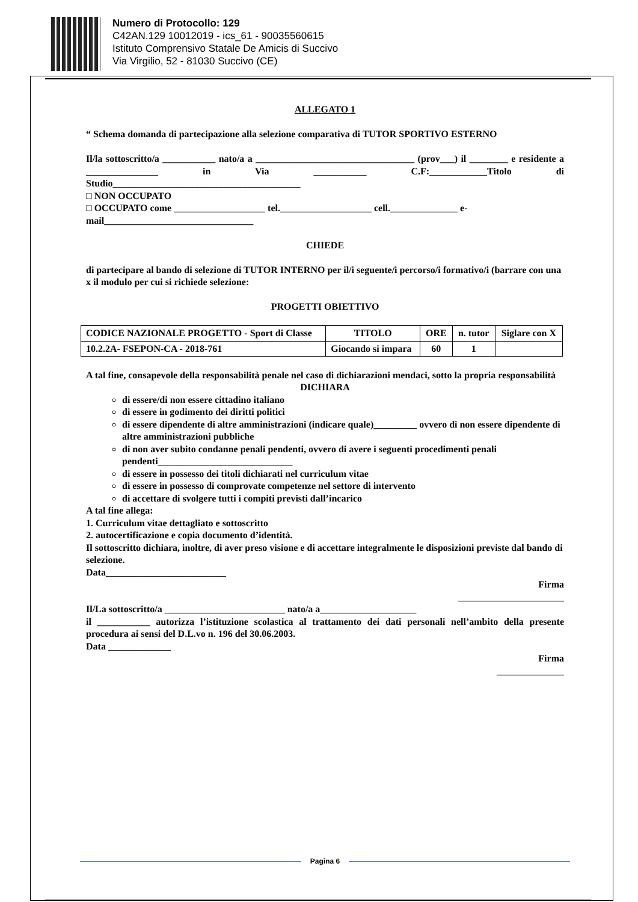Numero di Protocollo: 129
C42AN.129 10012019 - ics_61 - 90035560615
Istituto Comprensivo Statale De Amicis di Succivo
Via Virgilio, 52 - 81030 Succivo (CE)
ALLEGATO 1
“ Schema domanda di partecipazione alla selezione comparativa di TUTOR SPORTIVO ESTERNO
Il/la sottoscritto/a ___________ nato/a a _________________________________ (prov___) il ________ e residente a _______________ in Via ___________ C.F:____________Titolo di Studio_______________________________________
□ NON OCCUPATO
□ OCCUPATO come ___________________ tel.___________________ cell.______________ e-mail_______________________________
CHIEDE
di partecipare al bando di selezione di TUTOR INTERNO per il/i seguente/i percorso/i formativo/i (barrare con una x il modulo per cui si richiede selezione:
PROGETTI OBIETTIVO
| CODICE NAZIONALE PROGETTO - Sport di Classe | TITOLO | ORE | n. tutor | Siglare con X |
| 10.2.2A- FSEPON-CA - 2018-761 | Giocando si impara | 60 | 1 | |
A tal fine, consapevole della responsabilità penale nel caso di dichiarazioni mendaci, sotto la propria responsabilità
DICHIARA
di essere/di non essere cittadino italiano
di essere in godimento dei diritti politici
di essere dipendente di altre amministrazioni (indicare quale)_________ ovvero di non essere dipendente di altre amministrazioni pubbliche
di non aver subito condanne penali pendenti, ovvero di avere i seguenti procedimenti penali pendenti____________________________
di essere in possesso dei titoli dichiarati nel curriculum vitae
di essere in possesso di comprovate competenze nel settore di intervento
di accettare di svolgere tutti i compiti previsti dall’incarico
A tal fine allega:
1. Curriculum vitae dettagliato e sottoscritto
2. autocertificazione e copia documento d’identità.
Il sottoscritto dichiara, inoltre, di aver preso visione e di accettare integralmente le disposizioni previste dal bando di selezione.
Data_________________________
Firma
______________________
Il/La sottoscritto/a _________________________ nato/a a____________________
il ___________ autorizza l’istituzione scolastica al trattamento dei dati personali nell’ambito della presente procedura ai sensi del D.L.vo n. 196 del 30.06.2003.
Data _____________
Firma
______________
Pagina 6